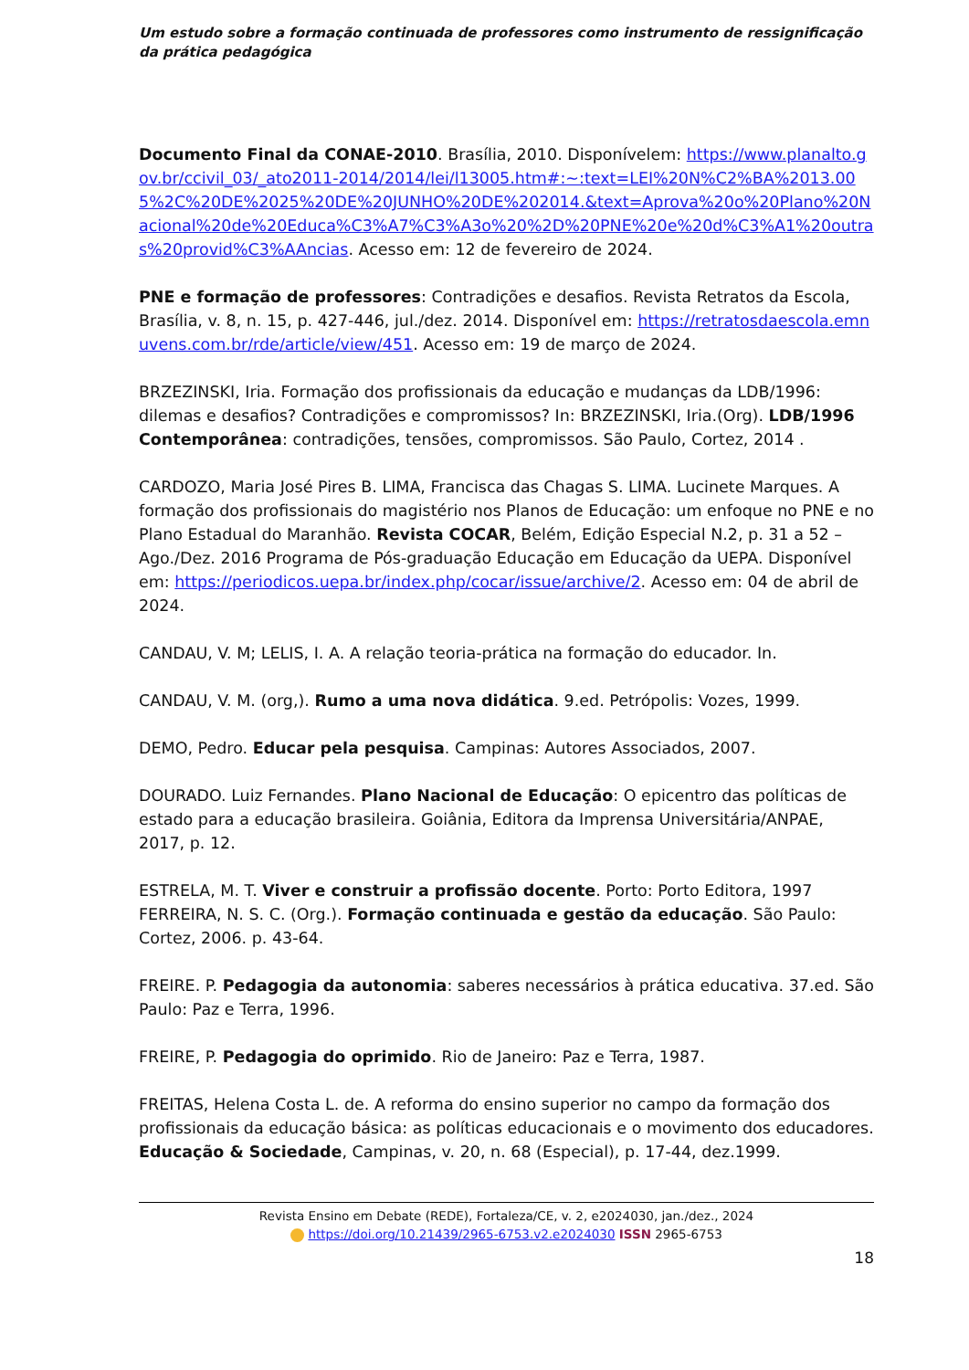Um estudo sobre a formação continuada de professores como instrumento de ressignificação da prática pedagógica
Documento Final da CONAE-2010. Brasília, 2010. Disponívelem: https://www.planalto.gov.br/ccivil_03/_ato2011-2014/2014/lei/l13005.htm#:~:text=LEI%20N%C2%BA%2013.005%2C%20DE%2025%20DE%20JUNHO%20DE%202014.&text=Aprova%20o%20Plano%20Nacional%20de%20Educa%C3%A7%C3%A3o%20%2D%20PNE%20e%20d%C3%A1%20outras%20provid%C3%AAncias. Acesso em: 12 de fevereiro de 2024.
PNE e formação de professores: Contradições e desafios. Revista Retratos da Escola, Brasília, v. 8, n. 15, p. 427-446, jul./dez. 2014. Disponível em: https://retratosdaescola.emnuvens.com.br/rde/article/view/451. Acesso em: 19 de março de 2024.
BRZEZINSKI, Iria. Formação dos profissionais da educação e mudanças da LDB/1996: dilemas e desafios? Contradições e compromissos? In: BRZEZINSKI, Iria.(Org). LDB/1996 Contemporânea: contradições, tensões, compromissos. São Paulo, Cortez, 2014 .
CARDOZO, Maria José Pires B. LIMA, Francisca das Chagas S. LIMA. Lucinete Marques. A formação dos profissionais do magistério nos Planos de Educação: um enfoque no PNE e no Plano Estadual do Maranhão. Revista COCAR, Belém, Edição Especial N.2, p. 31 a 52 – Ago./Dez. 2016 Programa de Pós-graduação Educação em Educação da UEPA. Disponível em: https://periodicos.uepa.br/index.php/cocar/issue/archive/2. Acesso em: 04 de abril de 2024.
CANDAU, V. M; LELIS, I. A. A relação teoria-prática na formação do educador. In.
CANDAU, V. M. (org,). Rumo a uma nova didática. 9.ed. Petrópolis: Vozes, 1999.
DEMO, Pedro. Educar pela pesquisa. Campinas: Autores Associados, 2007.
DOURADO. Luiz Fernandes. Plano Nacional de Educação: O epicentro das políticas de estado para a educação brasileira. Goiânia, Editora da Imprensa Universitária/ANPAE, 2017, p. 12.
ESTRELA, M. T. Viver e construir a profissão docente. Porto: Porto Editora, 1997
FERREIRA, N. S. C. (Org.). Formação continuada e gestão da educação. São Paulo: Cortez, 2006. p. 43-64.
FREIRE. P. Pedagogia da autonomia: saberes necessários à prática educativa. 37.ed. São Paulo: Paz e Terra, 1996.
FREIRE, P. Pedagogia do oprimido. Rio de Janeiro: Paz e Terra, 1987.
FREITAS, Helena Costa L. de. A reforma do ensino superior no campo da formação dos profissionais da educação básica: as políticas educacionais e o movimento dos educadores. Educação & Sociedade, Campinas, v. 20, n. 68 (Especial), p. 17-44, dez.1999.
Revista Ensino em Debate (REDE), Fortaleza/CE, v. 2, e2024030, jan./dez., 2024
https://doi.org/10.21439/2965-6753.v2.e2024030 ISSN 2965-6753
18